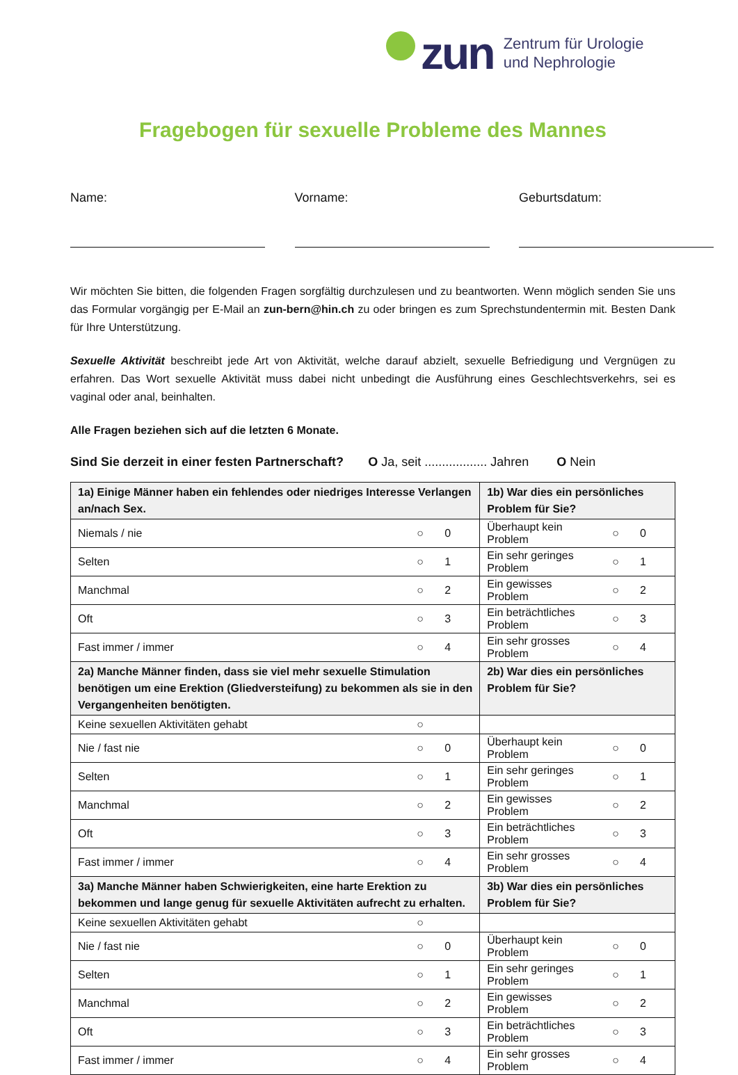zun
Zentrum für Urologie
und Nephrologie
Fragebogen für sexuelle Probleme des Mannes
Name: Vorname: Geburtsdatum:
Wir möchten Sie bitten, die folgenden Fragen sorgfältig durchzulesen und zu beantworten. Wenn möglich senden Sie uns das Formular vorgängig per E-Mail an zun-bern@hin.ch zu oder bringen es zum Sprechstundentermin mit. Besten Dank für Ihre Unterstützung.
Sexuelle Aktivität beschreibt jede Art von Aktivität, welche darauf abzielt, sexuelle Befriedigung und Vergnügen zu erfahren. Das Wort sexuelle Aktivität muss dabei nicht unbedingt die Ausführung eines Geschlechtsverkehrs, sei es vaginal oder anal, beinhalten.
Alle Fragen beziehen sich auf die letzten 6 Monate.
Sind Sie derzeit in einer festen Partnerschaft? O Ja, seit .................. Jahren O Nein
| 1a) Einige Männer haben ein fehlendes oder niedriges Interesse Verlangen an/nach Sex. | | | 1b) War dies ein persönliches Problem für Sie? | | |
| Niemals / nie | ○ | 0 | Überhaupt kein Problem | ○ | 0 |
| Selten | ○ | 1 | Ein sehr geringes Problem | ○ | 1 |
| Manchmal | ○ | 2 | Ein gewisses Problem | ○ | 2 |
| Oft | ○ | 3 | Ein beträchtliches Problem | ○ | 3 |
| Fast immer / immer | ○ | 4 | Ein sehr grosses Problem | ○ | 4 |
| 2a) Manche Männer finden, dass sie viel mehr sexuelle Stimulation benötigen um eine Erektion (Gliedversteifung) zu bekommen als sie in den Vergangenheiten benötigten. | | | 2b) War dies ein persönliches Problem für Sie? | | |
| Keine sexuellen Aktivitäten gehabt | ○ | | | | |
| Nie / fast nie | ○ | 0 | Überhaupt kein Problem | ○ | 0 |
| Selten | ○ | 1 | Ein sehr geringes Problem | ○ | 1 |
| Manchmal | ○ | 2 | Ein gewisses Problem | ○ | 2 |
| Oft | ○ | 3 | Ein beträchtliches Problem | ○ | 3 |
| Fast immer / immer | ○ | 4 | Ein sehr grosses Problem | ○ | 4 |
| 3a) Manche Männer haben Schwierigkeiten, eine harte Erektion zu bekommen und lange genug für sexuelle Aktivitäten aufrecht zu erhalten. | | | 3b) War dies ein persönliches Problem für Sie? | | |
| Keine sexuellen Aktivitäten gehabt | ○ | | | | |
| Nie / fast nie | ○ | 0 | Überhaupt kein Problem | ○ | 0 |
| Selten | ○ | 1 | Ein sehr geringes Problem | ○ | 1 |
| Manchmal | ○ | 2 | Ein gewisses Problem | ○ | 2 |
| Oft | ○ | 3 | Ein beträchtliches Problem | ○ | 3 |
| Fast immer / immer | ○ | 4 | Ein sehr grosses Problem | ○ | 4 |